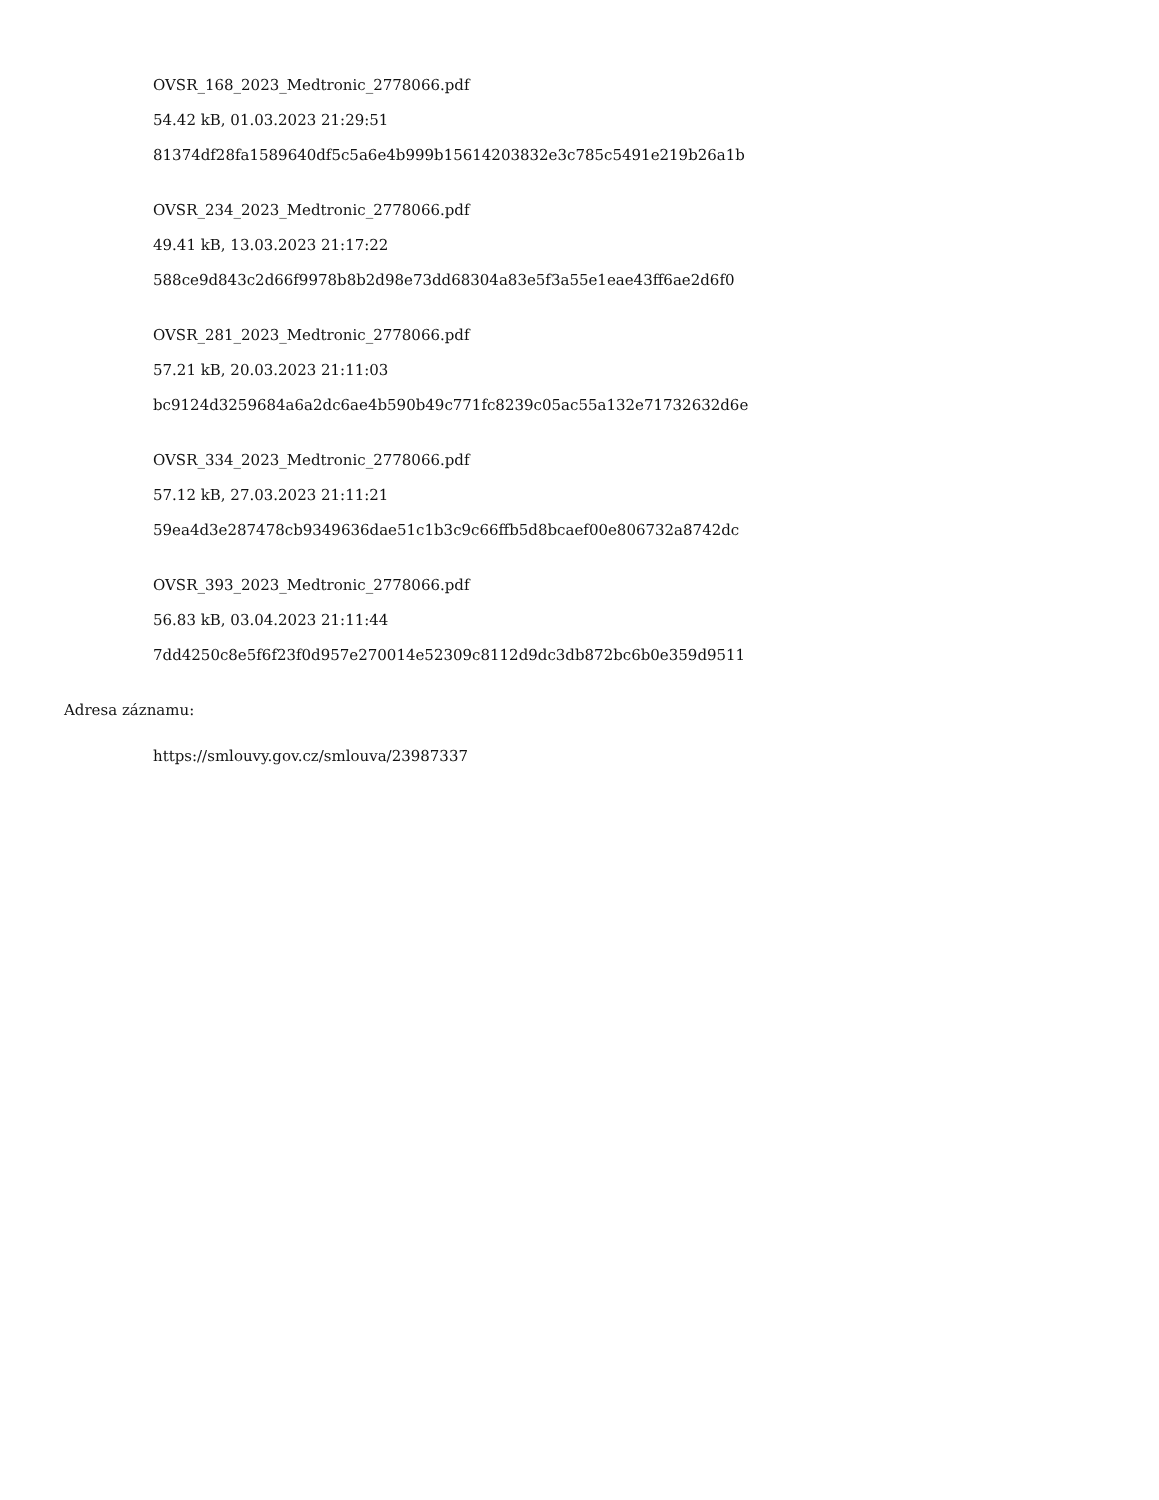OVSR_168_2023_Medtronic_2778066.pdf
54.42 kB, 01.03.2023 21:29:51
81374df28fa1589640df5c5a6e4b999b15614203832e3c785c5491e219b26a1b
OVSR_234_2023_Medtronic_2778066.pdf
49.41 kB, 13.03.2023 21:17:22
588ce9d843c2d66f9978b8b2d98e73dd68304a83e5f3a55e1eae43ff6ae2d6f0
OVSR_281_2023_Medtronic_2778066.pdf
57.21 kB, 20.03.2023 21:11:03
bc9124d3259684a6a2dc6ae4b590b49c771fc8239c05ac55a132e71732632d6e
OVSR_334_2023_Medtronic_2778066.pdf
57.12 kB, 27.03.2023 21:11:21
59ea4d3e287478cb9349636dae51c1b3c9c66ffb5d8bcaef00e806732a8742dc
OVSR_393_2023_Medtronic_2778066.pdf
56.83 kB, 03.04.2023 21:11:44
7dd4250c8e5f6f23f0d957e270014e52309c8112d9dc3db872bc6b0e359d9511
Adresa záznamu:
https://smlouvy.gov.cz/smlouva/23987337